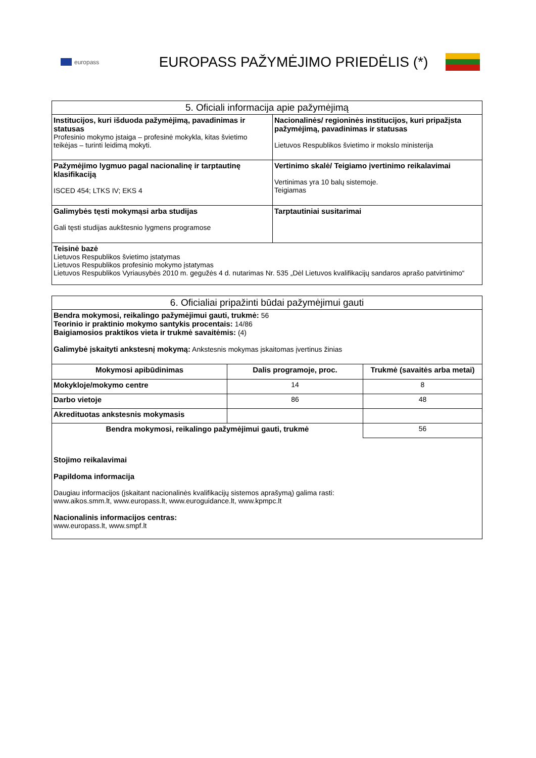europass
EUROPASS PAŽYMĖJIMO PRIEDĖLIS (*)
| 5. Oficiali informacija apie pažymėjimą | |
| --- | --- |
| Institucijos, kuri išduoda pažymėjimą, pavadinimas ir statusas Profesinio mokymo įstaiga – profesinė mokykla, kitas švietimo teikėjas – turinti leidimą mokyti. | Nacionalinės/ regioninės institucijos, kuri pripažįsta pažymėjimą, pavadinimas ir statusas Lietuvos Respublikos švietimo ir mokslo ministerija |
| Pažymėjimo lygmuo pagal nacionalinę ir tarptautinę klasifikaciją ISCED 454; LTKS IV; EKS 4 | Vertinimo skalė/ Teigiamo įvertinimo reikalavimai Vertinimas yra 10 balų sistemoje. Teigiamas |
| Galimybės tęsti mokymąsi arba studijas Gali tęsti studijas aukštesnio lygmens programose | Tarptautiniai susitarimai |
| Teisinė bazė Lietuvos Respublikos švietimo įstatymas Lietuvos Respublikos profesinio mokymo įstatymas Lietuvos Respublikos Vyriausybės 2010 m. gegužės 4 d. nutarimas Nr. 535 „Dėl Lietuvos kvalifikacijų sandaros aprašo patvirtinimo“ | |
| 6. Oficialiai pripažinti būdai pažymėjimui gauti | | |
| --- | --- | --- |
| Bendra mokymosi, reikalingo pažymėjimui gauti, trukmė: 56 Teorinio ir praktinio mokymo santykis procentais: 14/86 Baigiamosios praktikos vieta ir trukmė savaitėmis: (4) Galimybė įskaityti ankstesnį mokymą: Ankstesnis mokymas įskaitomas įvertinus žinias | | |
| Mokymosi apibūdinimas | Dalis programoje, proc. | Trukmė (savaitės arba metai) |
| Mokykloje/mokymo centre | 14 | 8 |
| Darbo vietoje | 86 | 48 |
| Akredituotas ankstesnis mokymasis | | |
| Bendra mokymosi, reikalingo pažymėjimui gauti, trukmė | | 56 |
| Stojimo reikalavimai Papildoma informacija Daugiau informacijos (įskaitant nacionalinės kvalifikacijų sistemos aprašymą) galima rasti: www.aikos.smm.lt , www.europass.lt , www.euroguidance.lt , www.kpmpc.lt Nacionalinis informacijos centras: www.europass.lt , www.smpf.lt | | |